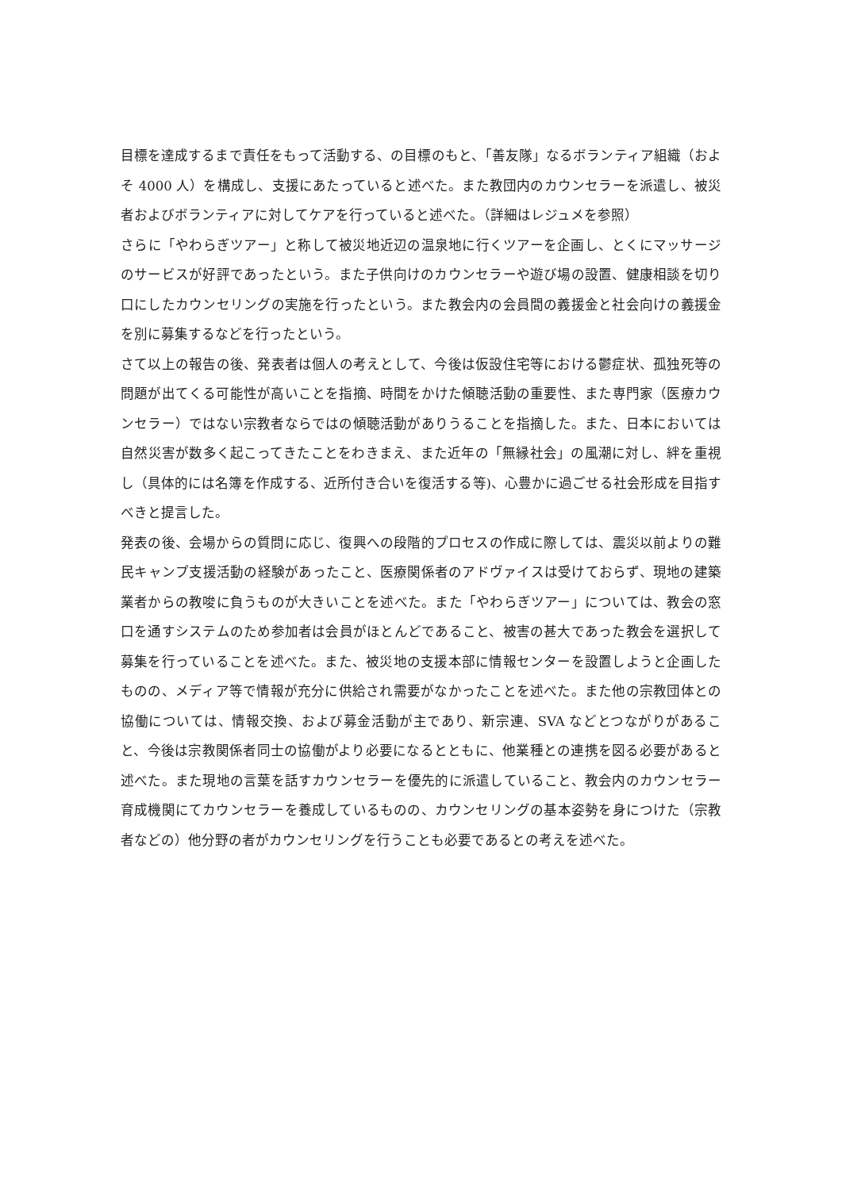目標を達成するまで責任をもって活動する、の目標のもと、「善友隊」なるボランティア組織（およそ 4000 人）を構成し、支援にあたっていると述べた。また教団内のカウンセラーを派遣し、被災者およびボランティアに対してケアを行っていると述べた。（詳細はレジュメを参照）
さらに「やわらぎツアー」と称して被災地近辺の温泉地に行くツアーを企画し、とくにマッサージのサービスが好評であったという。また子供向けのカウンセラーや遊び場の設置、健康相談を切り口にしたカウンセリングの実施を行ったという。また教会内の会員間の義援金と社会向けの義援金を別に募集するなどを行ったという。
さて以上の報告の後、発表者は個人の考えとして、今後は仮設住宅等における鬱症状、孤独死等の問題が出てくる可能性が高いことを指摘、時間をかけた傾聴活動の重要性、また専門家（医療カウンセラー）ではない宗教者ならではの傾聴活動がありうることを指摘した。また、日本においては自然災害が数多く起こってきたことをわきまえ、また近年の「無縁社会」の風潮に対し、絆を重視し（具体的には名簿を作成する、近所付き合いを復活する等)、心豊かに過ごせる社会形成を目指すべきと提言した。
発表の後、会場からの質問に応じ、復興への段階的プロセスの作成に際しては、震災以前よりの難民キャンプ支援活動の経験があったこと、医療関係者のアドヴァイスは受けておらず、現地の建築業者からの教唆に負うものが大きいことを述べた。また「やわらぎツアー」については、教会の窓口を通すシステムのため参加者は会員がほとんどであること、被害の甚大であった教会を選択して募集を行っていることを述べた。また、被災地の支援本部に情報センターを設置しようと企画したものの、メディア等で情報が充分に供給され需要がなかったことを述べた。また他の宗教団体との協働については、情報交換、および募金活動が主であり、新宗連、SVA などとつながりがあること、今後は宗教関係者同士の協働がより必要になるとともに、他業種との連携を図る必要があると述べた。また現地の言葉を話すカウンセラーを優先的に派遣していること、教会内のカウンセラー育成機関にてカウンセラーを養成しているものの、カウンセリングの基本姿勢を身につけた（宗教者などの）他分野の者がカウンセリングを行うことも必要であるとの考えを述べた。